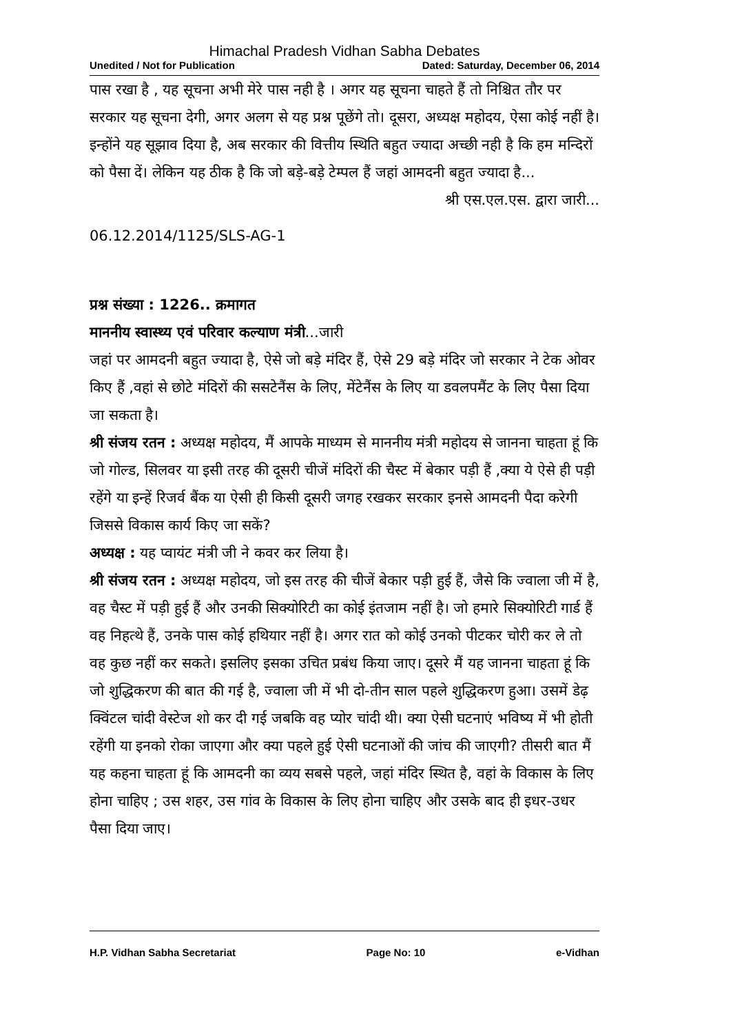Himachal Pradesh Vidhan Sabha Debates
Unedited / Not for Publication Dated: Saturday, December 06, 2014
पास रखा है , यह सूचना अभी मेरे पास नही है । अगर यह सूचना चाहते हैं तो निश्चित तौर पर सरकार यह सूचना देगी, अगर अलग से यह प्रश्न पूछेंगे तो। दूसरा, अध्यक्ष महोदय, ऐसा कोई नहीं है। इन्होंने यह सूझाव दिया है, अब सरकार की वित्तीय स्थिति बहुत ज्यादा अच्छी नही है कि हम मन्दिरों को पैसा दें। लेकिन यह ठीक है कि जो बड़े-बड़े टेम्पल हैं जहां आमदनी बहुत ज्यादा है...
श्री एस.एल.एस. द्वारा जारी...
06.12.2014/1125/SLS-AG-1
प्रश्न संख्या : 1226.. क्रमागत
माननीय स्वास्थ्य एवं परिवार कल्याण मंत्री...जारी
जहां पर आमदनी बहुत ज्यादा है, ऐसे जो बड़े मंदिर हैं, ऐसे 29 बड़े मंदिर जो सरकार ने टेक ओवर किए हैं ,वहां से छोटे मंदिरों की ससटेनैंस के लिए, मेंटेनैंस के लिए या डवलपमैंट के लिए पैसा दिया जा सकता है।
श्री संजय रतन : अध्यक्ष महोदय, मैं आपके माध्यम से माननीय मंत्री महोदय से जानना चाहता हूं कि जो गोल्ड, सिलवर या इसी तरह की दूसरी चीजें मंदिरों की चैस्ट में बेकार पड़ी हैं ,क्या ये ऐसे ही पड़ी रहेंगे या इन्हें रिजर्व बैंक या ऐसी ही किसी दूसरी जगह रखकर सरकार इनसे आमदनी पैदा करेगी जिससे विकास कार्य किए जा सकें?
अध्यक्ष : यह प्वायंट मंत्री जी ने कवर कर लिया है।
श्री संजय रतन : अध्यक्ष महोदय, जो इस तरह की चीजें बेकार पड़ी हुई हैं, जैसे कि ज्वाला जी में है, वह चैस्ट में पड़ी हुई हैं और उनकी सिक्योरिटी का कोई इंतजाम नहीं है। जो हमारे सिक्योरिटी गार्ड हैं वह निहत्थे हैं, उनके पास कोई हथियार नहीं है। अगर रात को कोई उनको पीटकर चोरी कर ले तो वह कुछ नहीं कर सकते। इसलिए इसका उचित प्रबंध किया जाए। दूसरे मैं यह जानना चाहता हूं कि जो शुद्धिकरण की बात की गई है, ज्वाला जी में भी दो-तीन साल पहले शुद्धिकरण हुआ। उसमें डेढ़ क्विंटल चांदी वेस्टेज शो कर दी गई जबकि वह प्योर चांदी थी। क्या ऐसी घटनाएं भविष्य में भी होती रहेंगी या इनको रोका जाएगा और क्या पहले हुई ऐसी घटनाओं की जांच की जाएगी? तीसरी बात मैं यह कहना चाहता हूं कि आमदनी का व्यय सबसे पहले, जहां मंदिर स्थित है, वहां के विकास के लिए होना चाहिए ; उस शहर, उस गांव के विकास के लिए होना चाहिए और उसके बाद ही इधर-उधर पैसा दिया जाए।
H.P. Vidhan Sabha Secretariat Page No: 10 e-Vidhan